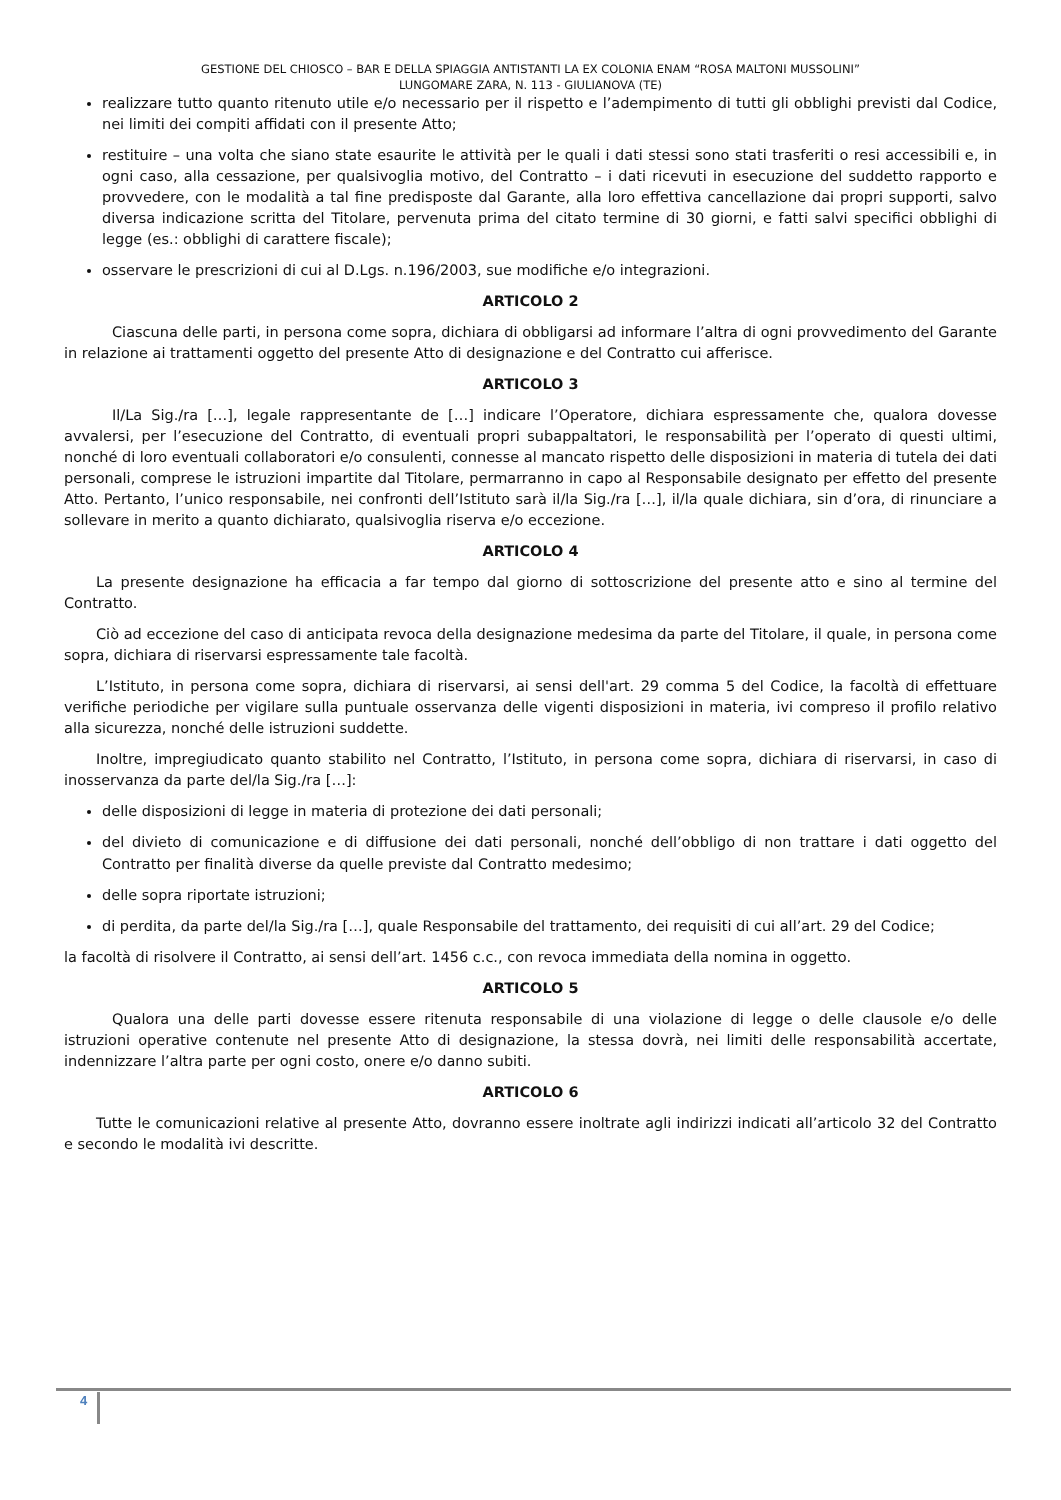GESTIONE DEL CHIOSCO – BAR E DELLA SPIAGGIA ANTISTANTI LA EX COLONIA ENAM “ROSA MALTONI MUSSOLINI”
LUNGOMARE ZARA, N. 113 - GIULIANOVA (TE)
realizzare tutto quanto ritenuto utile e/o necessario per il rispetto e l’adempimento di tutti gli obblighi previsti dal Codice, nei limiti dei compiti affidati con il presente Atto;
restituire – una volta che siano state esaurite le attività per le quali i dati stessi sono stati trasferiti o resi accessibili e, in ogni caso, alla cessazione, per qualsivoglia motivo, del Contratto – i dati ricevuti in esecuzione del suddetto rapporto e provvedere, con le modalità a tal fine predisposte dal Garante, alla loro effettiva cancellazione dai propri supporti, salvo diversa indicazione scritta del Titolare, pervenuta prima del citato termine di 30 giorni, e fatti salvi specifici obblighi di legge (es.: obblighi di carattere fiscale);
osservare le prescrizioni di cui al D.Lgs. n.196/2003, sue modifiche e/o integrazioni.
ARTICOLO 2
Ciascuna delle parti, in persona come sopra, dichiara di obbligarsi ad informare l’altra di ogni provvedimento del Garante in relazione ai trattamenti oggetto del presente Atto di designazione e del Contratto cui afferisce.
ARTICOLO 3
Il/La Sig./ra […], legale rappresentante de […] indicare l’Operatore, dichiara espressamente che, qualora dovesse avvalersi, per l’esecuzione del Contratto, di eventuali propri subappaltatori, le responsabilità per l’operato di questi ultimi, nonché di loro eventuali collaboratori e/o consulenti, connesse al mancato rispetto delle disposizioni in materia di tutela dei dati personali, comprese le istruzioni impartite dal Titolare, permarranno in capo al Responsabile designato per effetto del presente Atto. Pertanto, l’unico responsabile, nei confronti dell’Istituto sarà il/la Sig./ra […], il/la quale dichiara, sin d’ora, di rinunciare a sollevare in merito a quanto dichiarato, qualsivoglia riserva e/o eccezione.
ARTICOLO 4
La presente designazione ha efficacia a far tempo dal giorno di sottoscrizione del presente atto e sino al termine del Contratto.
Ciò ad eccezione del caso di anticipata revoca della designazione medesima da parte del Titolare, il quale, in persona come sopra, dichiara di riservarsi espressamente tale facoltà.
L’Istituto, in persona come sopra, dichiara di riservarsi, ai sensi dell'art. 29 comma 5 del Codice, la facoltà di effettuare verifiche periodiche per vigilare sulla puntuale osservanza delle vigenti disposizioni in materia, ivi compreso il profilo relativo alla sicurezza, nonché delle istruzioni suddette.
Inoltre, impregiudicato quanto stabilito nel Contratto, l’Istituto, in persona come sopra, dichiara di riservarsi, in caso di inosservanza da parte del/la Sig./ra […]:
delle disposizioni di legge in materia di protezione dei dati personali;
del divieto di comunicazione e di diffusione dei dati personali, nonché dell’obbligo di non trattare i dati oggetto del Contratto per finalità diverse da quelle previste dal Contratto medesimo;
delle sopra riportate istruzioni;
di perdita, da parte del/la Sig./ra […], quale Responsabile del trattamento, dei requisiti di cui all’art. 29 del Codice;
la facoltà di risolvere il Contratto, ai sensi dell’art. 1456 c.c., con revoca immediata della nomina in oggetto.
ARTICOLO 5
Qualora una delle parti dovesse essere ritenuta responsabile di una violazione di legge o delle clausole e/o delle istruzioni operative contenute nel presente Atto di designazione, la stessa dovrà, nei limiti delle responsabilità accertate, indennizzare l’altra parte per ogni costo, onere e/o danno subiti.
ARTICOLO 6
Tutte le comunicazioni relative al presente Atto, dovranno essere inoltrate agli indirizzi indicati all’articolo 32 del Contratto e secondo le modalità ivi descritte.
4